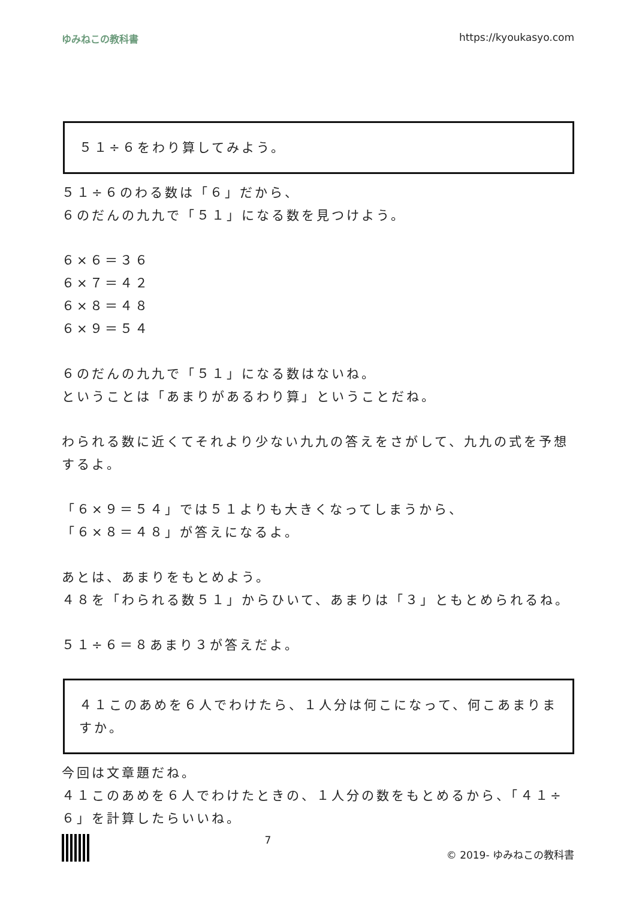ゆみねこの教科書 https://kyoukasyo.com
５１÷６をわり算してみよう。
５１÷６のわる数は「６」だから、
６のだんの九九で「５１」になる数を見つけよう。
６×６＝３６
６×７＝４２
６×８＝４８
６×９＝５４
６のだんの九九で「５１」になる数はないね。
ということは「あまりがあるわり算」ということだね。
わられる数に近くてそれより少ない九九の答えをさがして、九九の式を予想するよ。
「６×９＝５４」では５１よりも大きくなってしまうから、
「６×８＝４８」が答えになるよ。
あとは、あまりをもとめよう。
４８を「わられる数５１」からひいて、あまりは「３」ともとめられるね。
５１÷６＝８あまり３が答えだよ。
４１このあめを６人でわけたら、１人分は何こになって、何こあまりますか。
今回は文章題だね。
４１このあめを６人でわけたときの、１人分の数をもとめるから、「４１÷６」を計算したらいいね。
7 © 2019- ゆみねこの教科書